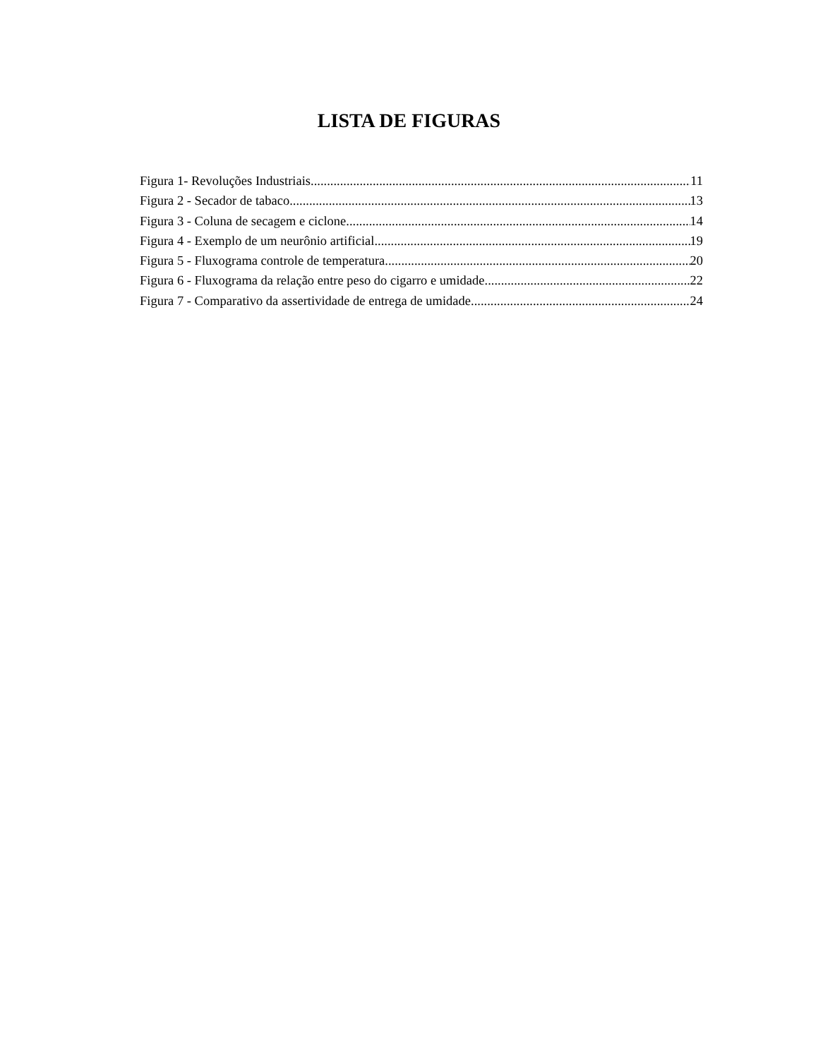LISTA DE FIGURAS
Figura 1- Revoluções Industriais. 11
Figura 2 - Secador de tabaco. 13
Figura 3 - Coluna de secagem e ciclone. 14
Figura 4 - Exemplo de um neurônio artificial 19
Figura 5 - Fluxograma controle de temperatura 20
Figura 6 - Fluxograma da relação entre peso do cigarro e umidade 22
Figura 7 - Comparativo da assertividade de entrega de umidade 24